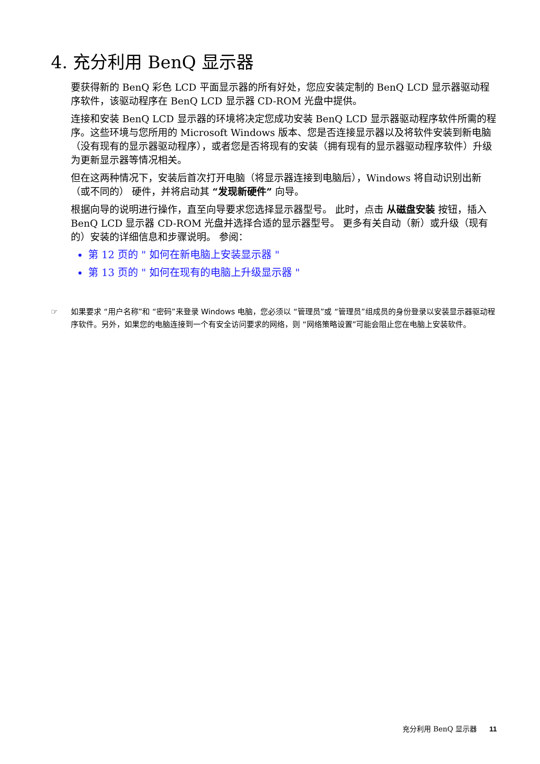4. 充分利用 BenQ 显示器
要获得新的 BenQ 彩色 LCD 平面显示器的所有好处，您应安装定制的 BenQ LCD 显示器驱动程序软件，该驱动程序在 BenQ LCD 显示器 CD-ROM 光盘中提供。
连接和安装 BenQ LCD 显示器的环境将决定您成功安装 BenQ LCD 显示器驱动程序软件所需的程序。这些环境与您所用的 Microsoft Windows 版本、您是否连接显示器以及将软件安装到新电脑（没有现有的显示器驱动程序），或者您是否将现有的安装（拥有现有的显示器驱动程序软件）升级为更新显示器等情况相关。
但在这两种情况下，安装后首次打开电脑（将显示器连接到电脑后），Windows 将自动识别出新（或不同的） 硬件，并将启动其 “发现新硬件” 向导。
根据向导的说明进行操作，直至向导要求您选择显示器型号。 此时，点击 从磁盘安装 按钮，插入 BenQ LCD 显示器 CD-ROM 光盘并选择合适的显示器型号。 更多有关自动（新）或升级（现有的）安装的详细信息和步骤说明。 参阅：
第 12 页的 " 如何在新电脑上安装显示器 "
第 13 页的 " 如何在现有的电脑上升级显示器 "
☞ 如果要求 “用户名称”和 “密码”来登录 Windows 电脑，您必须以 “管理员”或 “管理员”组成员的身份登录以安装显示器驱动程序软件。另外，如果您的电脑连接到一个有安全访问要求的网络，则 “网络策略设置”可能会阻止您在电脑上安装软件。
充分利用 BenQ 显示器 11